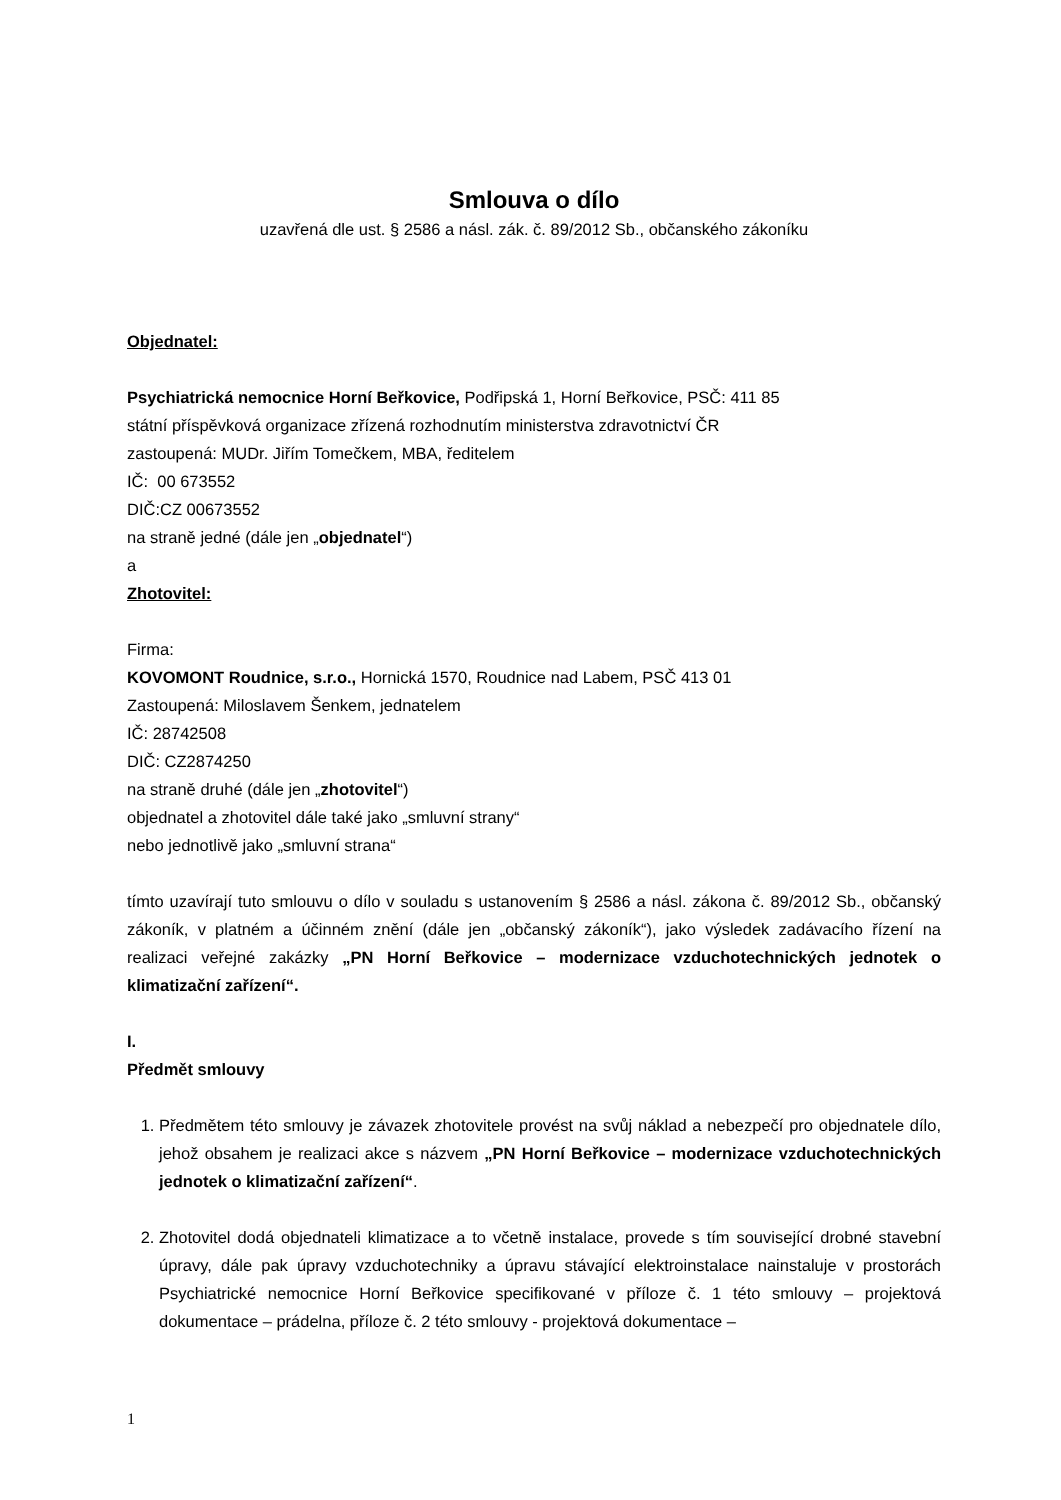Smlouva o dílo
uzavřená dle ust. § 2586 a násl. zák. č. 89/2012 Sb., občanského zákoníku
Objednatel:
Psychiatrická nemocnice Horní Beřkovice, Podřipská 1, Horní Beřkovice, PSČ: 411 85
státní příspěvková organizace zřízená rozhodnutím ministerstva zdravotnictví ČR
zastoupená: MUDr. Jiřím Tomečkem, MBA, ředitelem
IČ: 00 673552
DIČ:CZ 00673552
na straně jedné (dále jen „objednatel“)
a
Zhotovitel:
Firma:
KOVOMONT Roudnice, s.r.o., Hornická 1570, Roudnice nad Labem, PSČ 413 01
Zastoupená: Miloslavem Šenkem, jednatelem
IČ: 28742508
DIČ: CZ2874250
na straně druhé (dále jen „zhotovitel“)
objednatel a zhotovitel dále také jako „smluvní strany“
nebo jednotlivě jako „smluvní strana“
tímto uzavírají tuto smlouvu o dílo v souladu s ustanovením § 2586 a násl. zákona č. 89/2012 Sb., občanský zákoník, v platném a účinném znění (dále jen „občanský zákoník“), jako výsledek zadávacího řízení na realizaci veřejné zakázky „PN Horní Beřkovice – modernizace vzduchotechnických jednotek o klimatizační zařízení“.
I.
Předmět smlouvy
1. Předmětem této smlouvy je závazek zhotovitele provést na svůj náklad a nebezpečí pro objednatele dílo, jehož obsahem je realizaci akce s názvem „PN Horní Beřkovice – modernizace vzduchotechnických jednotek o klimatizační zařízení“.
2. Zhotovitel dodá objednateli klimatizace a to včetně instalace, provede s tím související drobné stavební úpravy, dále pak úpravy vzduchotechniky a úpravu stávající elektroinstalace nainstaluje v prostorách Psychiatrické nemocnice Horní Beřkovice specifikované v příloze č. 1 této smlouvy – projektová dokumentace – prádelna, příloze č. 2 této smlouvy - projektová dokumentace –
1